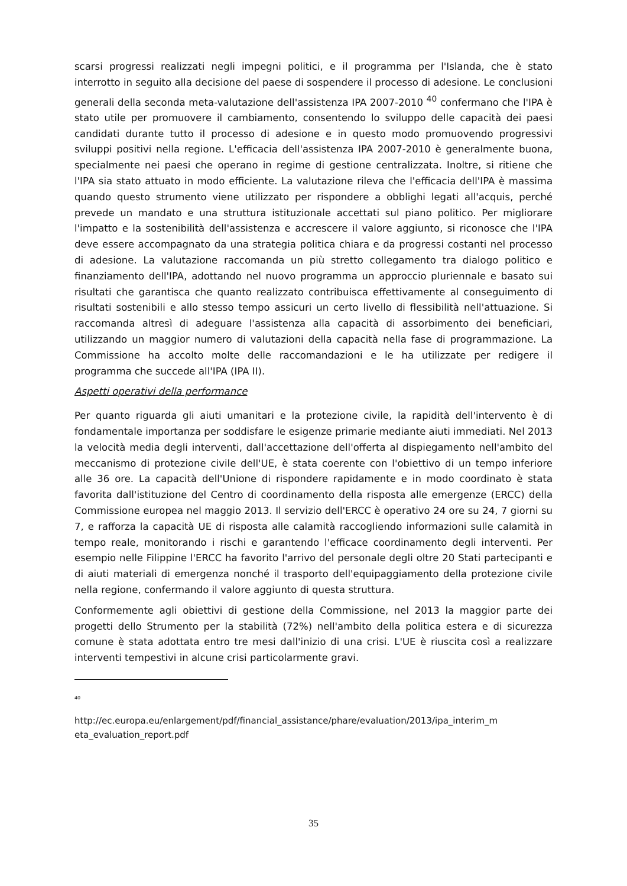scarsi progressi realizzati negli impegni politici, e il programma per l'Islanda, che è stato interrotto in seguito alla decisione del paese di sospendere il processo di adesione. Le conclusioni generali della seconda meta-valutazione dell'assistenza IPA 2007-2010 <sup>40</sup> confermano che l'IPA è stato utile per promuovere il cambiamento, consentendo lo sviluppo delle capacità dei paesi candidati durante tutto il processo di adesione e in questo modo promuovendo progressivi sviluppi positivi nella regione. L'efficacia dell'assistenza IPA 2007-2010 è generalmente buona, specialmente nei paesi che operano in regime di gestione centralizzata. Inoltre, si ritiene che l'IPA sia stato attuato in modo efficiente. La valutazione rileva che l'efficacia dell'IPA è massima quando questo strumento viene utilizzato per rispondere a obblighi legati all'acquis, perché prevede un mandato e una struttura istituzionale accettati sul piano politico. Per migliorare l'impatto e la sostenibilità dell'assistenza e accrescere il valore aggiunto, si riconosce che l'IPA deve essere accompagnato da una strategia politica chiara e da progressi costanti nel processo di adesione. La valutazione raccomanda un più stretto collegamento tra dialogo politico e finanziamento dell'IPA, adottando nel nuovo programma un approccio pluriennale e basato sui risultati che garantisca che quanto realizzato contribuisca effettivamente al conseguimento di risultati sostenibili e allo stesso tempo assicuri un certo livello di flessibilità nell'attuazione. Si raccomanda altresì di adeguare l'assistenza alla capacità di assorbimento dei beneficiari, utilizzando un maggior numero di valutazioni della capacità nella fase di programmazione. La Commissione ha accolto molte delle raccomandazioni e le ha utilizzate per redigere il programma che succede all'IPA (IPA II).
Aspetti operativi della performance
Per quanto riguarda gli aiuti umanitari e la protezione civile, la rapidità dell'intervento è di fondamentale importanza per soddisfare le esigenze primarie mediante aiuti immediati. Nel 2013 la velocità media degli interventi, dall'accettazione dell'offerta al dispiegamento nell'ambito del meccanismo di protezione civile dell'UE, è stata coerente con l'obiettivo di un tempo inferiore alle 36 ore. La capacità dell'Unione di rispondere rapidamente e in modo coordinato è stata favorita dall'istituzione del Centro di coordinamento della risposta alle emergenze (ERCC) della Commissione europea nel maggio 2013. Il servizio dell'ERCC è operativo 24 ore su 24, 7 giorni su 7, e rafforza la capacità UE di risposta alle calamità raccogliendo informazioni sulle calamità in tempo reale, monitorando i rischi e garantendo l'efficace coordinamento degli interventi. Per esempio nelle Filippine l'ERCC ha favorito l'arrivo del personale degli oltre 20 Stati partecipanti e di aiuti materiali di emergenza nonché il trasporto dell'equipaggiamento della protezione civile nella regione, confermando il valore aggiunto di questa struttura.
Conformemente agli obiettivi di gestione della Commissione, nel 2013 la maggior parte dei progetti dello Strumento per la stabilità (72%) nell'ambito della politica estera e di sicurezza comune è stata adottata entro tre mesi dall'inizio di una crisi. L'UE è riuscita così a realizzare interventi tempestivi in alcune crisi particolarmente gravi.
40
http://ec.europa.eu/enlargement/pdf/financial_assistance/phare/evaluation/2013/ipa_interim_m eta_evaluation_report.pdf
35